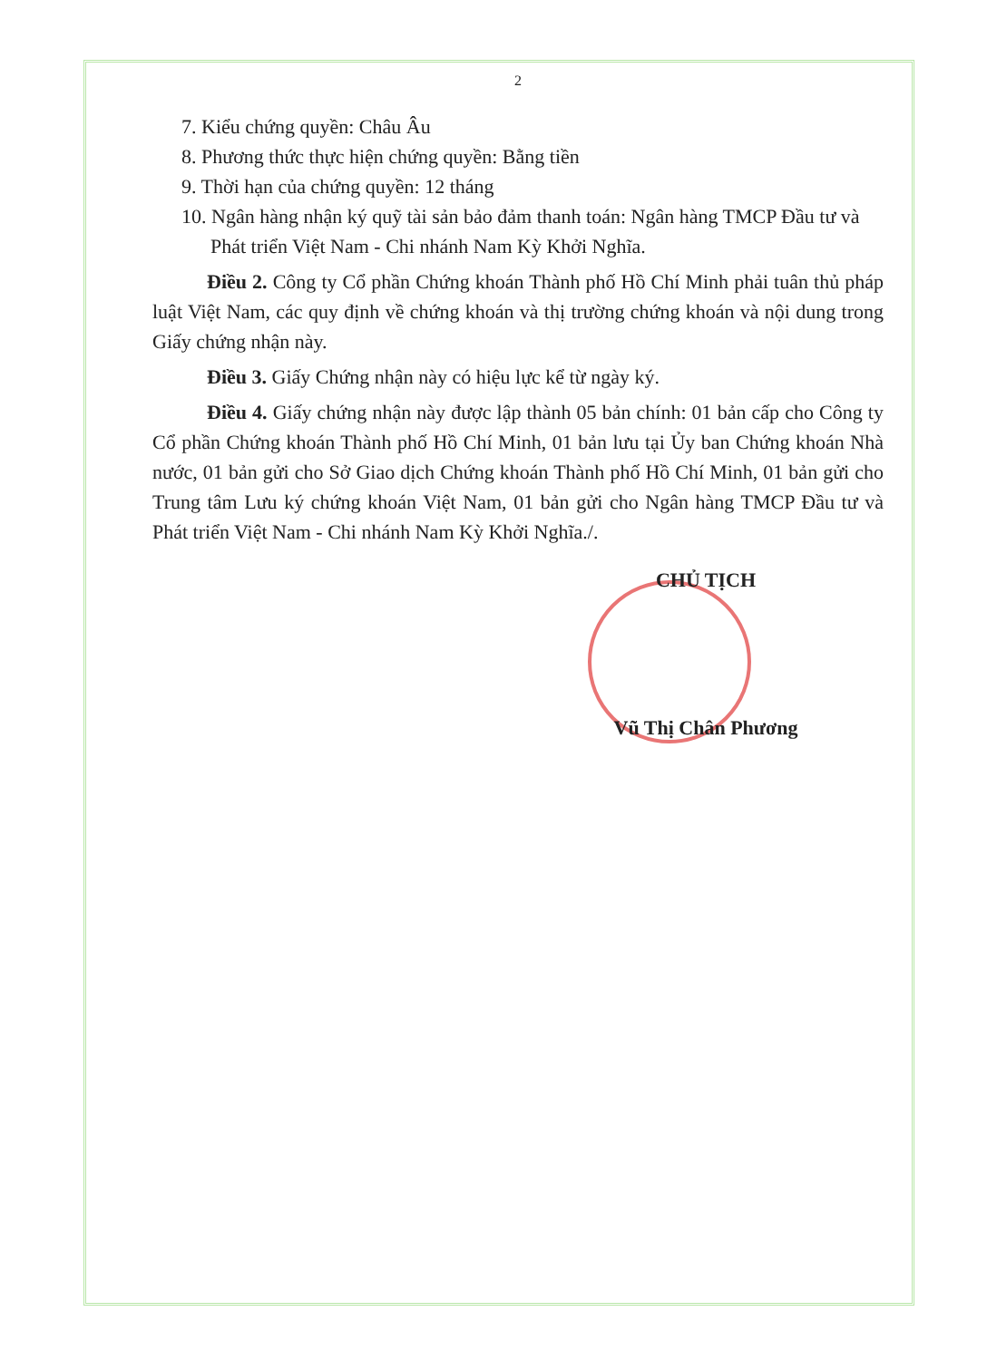2
7. Kiểu chứng quyền: Châu Âu
8. Phương thức thực hiện chứng quyền: Bằng tiền
9. Thời hạn của chứng quyền: 12 tháng
10. Ngân hàng nhận ký quỹ tài sản bảo đảm thanh toán: Ngân hàng TMCP Đầu tư và Phát triển Việt Nam - Chi nhánh Nam Kỳ Khởi Nghĩa.
Điều 2. Công ty Cổ phần Chứng khoán Thành phố Hồ Chí Minh phải tuân thủ pháp luật Việt Nam, các quy định về chứng khoán và thị trường chứng khoán và nội dung trong Giấy chứng nhận này.
Điều 3. Giấy Chứng nhận này có hiệu lực kể từ ngày ký.
Điều 4. Giấy chứng nhận này được lập thành 05 bản chính: 01 bản cấp cho Công ty Cổ phần Chứng khoán Thành phố Hồ Chí Minh, 01 bản lưu tại Ủy ban Chứng khoán Nhà nước, 01 bản gửi cho Sở Giao dịch Chứng khoán Thành phố Hồ Chí Minh, 01 bản gửi cho Trung tâm Lưu ký chứng khoán Việt Nam, 01 bản gửi cho Ngân hàng TMCP Đầu tư và Phát triển Việt Nam - Chi nhánh Nam Kỳ Khởi Nghĩa./.
CHỦ TỊCH
Vũ Thị Chân Phương